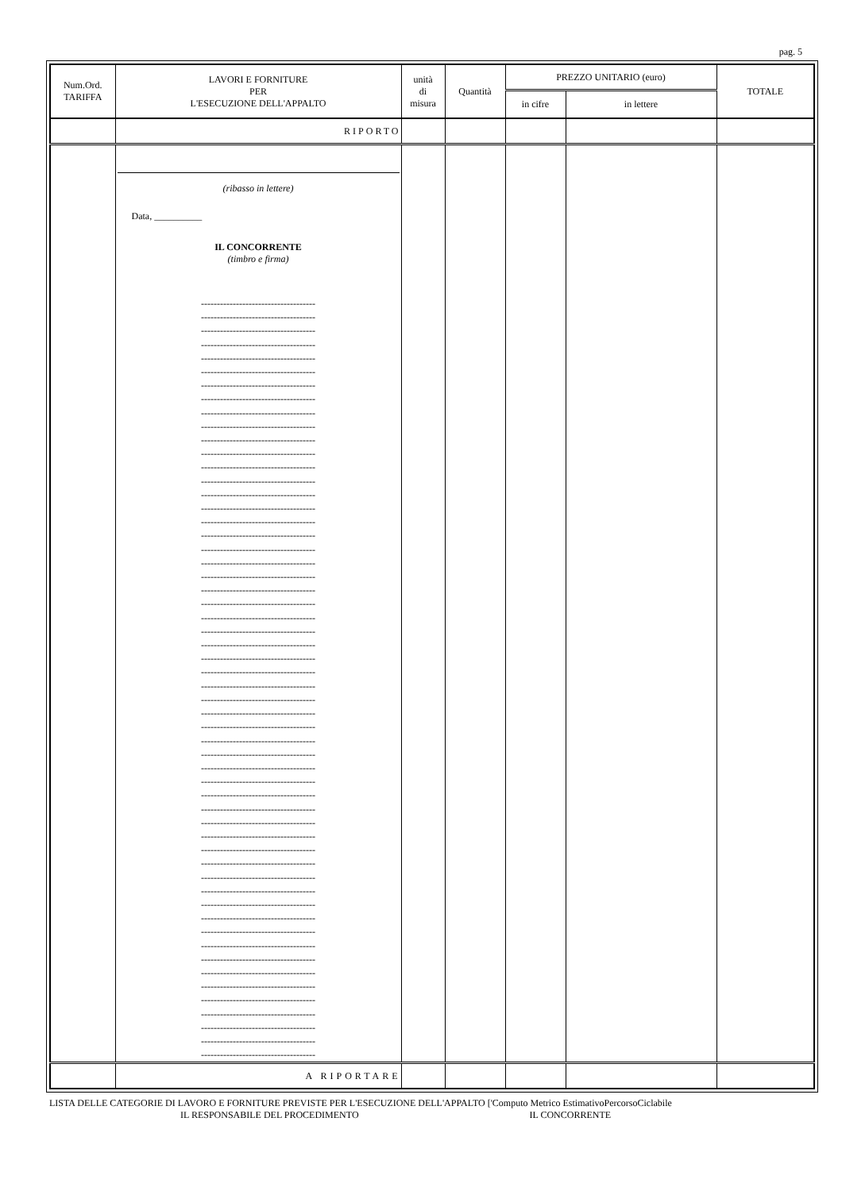pag. 5
| Num.Ord. TARIFFA | LAVORI E FORNITURE PER L'ESECUZIONE DELL'APPALTO | unità di misura | Quantità | PREZZO UNITARIO (euro) | | TOTALE |
| --- | --- | --- | --- | --- | --- | --- |
| | | | | in cifre | in lettere | |
| | RIPORTO | | | | | |
| | (ribasso in lettere) Data, __________ IL CONCORRENTE (timbro e firma) ------------------------------------ ------------------------------------ ------------------------------------ ------------------------------------ ------------------------------------ ------------------------------------ ------------------------------------ ------------------------------------ ------------------------------------ ------------------------------------ ------------------------------------ ------------------------------------ ------------------------------------ ------------------------------------ ------------------------------------ ------------------------------------ ------------------------------------ ------------------------------------ ------------------------------------ ------------------------------------ ------------------------------------ ------------------------------------ ------------------------------------ ------------------------------------ ------------------------------------ ------------------------------------ ------------------------------------ ------------------------------------ ------------------------------------ ------------------------------------ ------------------------------------ ------------------------------------ ------------------------------------ ------------------------------------ ------------------------------------ ------------------------------------ ------------------------------------ ------------------------------------ ------------------------------------ ------------------------------------ ------------------------------------ ------------------------------------ ------------------------------------ ------------------------------------ ------------------------------------ ------------------------------------ ------------------------------------ ------------------------------------ ------------------------------------ ------------------------------------ ------------------------------------ ------------------------------------ ------------------------------------ ------------------------------------ ------------------------------------ ------------------------------------ | | | | | |
| | A RIPORTARE | | | | | |
LISTA DELLE CATEGORIE DI LAVORO E FORNITURE PREVISTE PER L'ESECUZIONE DELL'APPALTO ['Computo Metrico EstimativoPercorsoCiclabile
IL RESPONSABILE DEL PROCEDIMENTO IL CONCORRENTE